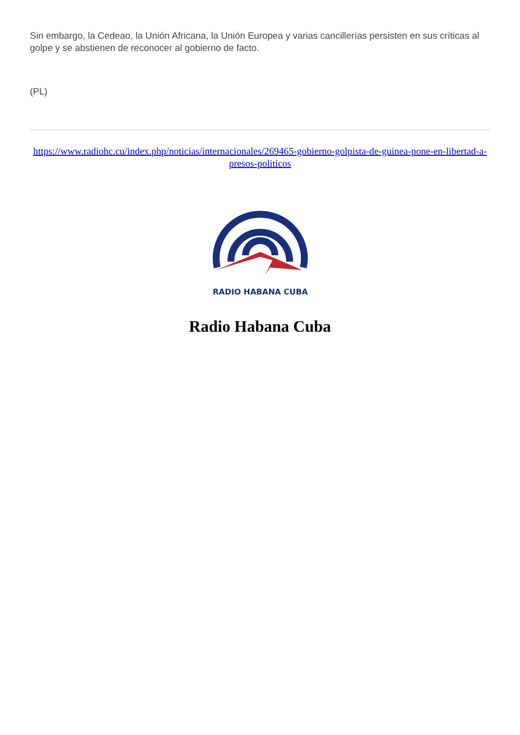Sin embargo, la Cedeao, la Unión Africana, la Unión Europea y varias cancillerías persisten en sus críticas al golpe y se abstienen de reconocer al gobierno de facto.
(PL)
https://www.radiohc.cu/index.php/noticias/internacionales/269465-gobierno-golpista-de-guinea-pone-en-libertad-a-presos-politicos
RADIO HABANA CUBA
Radio Habana Cuba